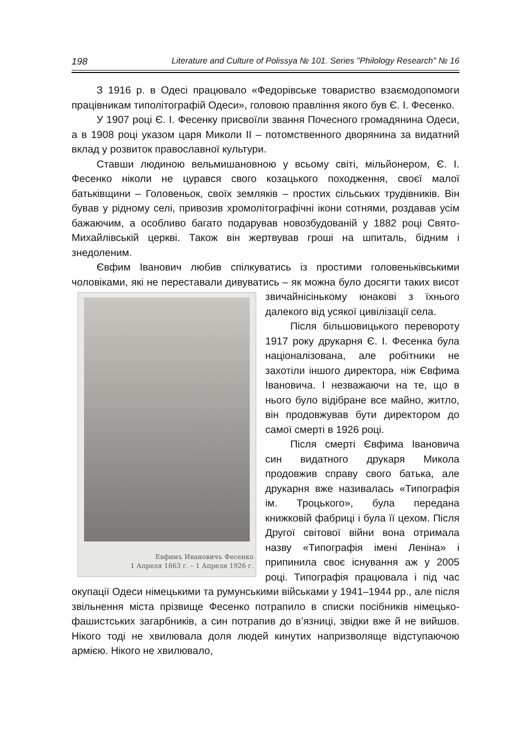198 Literature and Culture of Polissya № 101. Series "Philology Research" № 16
З 1916 р. в Одесі працювало «Федорівське товариство взаємодопомоги працівникам типолітографій Одеси», головою правління якого був Є. І. Фесенко.
У 1907 році Є. І. Фесенку присвоїли звання Почесного громадянина Одеси, а в 1908 році указом царя Миколи ІІ – потомственного дворянина за видатний вклад у розвиток православної культури.
Ставши людиною вельмишановною у всьому світі, мільйонером, Є. І. Фесенко ніколи не цурався свого козацького походження, своєї малої батьківщини – Головеньок, своїх земляків – простих сільських трудівників. Він бував у рідному селі, привозив хромолітографічні ікони сотнями, роздавав усім бажаючим, а особливо багато подарував новозбудованій у 1882 році Свято-Михайлівській церкві. Також він жертвував гроші на шпиталь, бідним і знедоленим.
Євфим Іванович любив спілкуватись із простими головеньківськими чоловіками, які не переставали дивуватись – як можна було Евфимъ Ивановичъ Фесенко
1 Апреля 1863 г. – 1 Апреля 1926 г. досягти таких висот звичайнісінькому юнакові з їхнього далекого від усякої цивілізації села.
Після більшовицького перевороту 1917 року друкарня Є. І. Фесенка була націоналізована, але робітники не захотіли іншого директора, ніж Євфима Івановича. І незважаючи на те, що в нього було відібране все майно, житло, він продовжував бути директором до самої смерті в 1926 році.
Після смерті Євфима Івановича син видатного друкаря Микола продовжив справу свого батька, але друкарня вже називалась «Типографія ім. Троцького», була передана книжковій фабриці і була її цехом. Після Другої світової війни вона отримала назву «Типографія імені Леніна» і припинила своє існування аж у 2005 році. Типографія працювала і під час окупації Одеси німецькими та румунськими військами у 1941–1944 рр., але після звільнення міста прізвище Фесенко потрапило в списки посібників німецько-фашистських загарбників, а син потрапив до в’язниці, звідки вже й не вийшов. Нікого тоді не хвилювала доля людей кинутих напризволяще відступаючою армією. Нікого не хвилювало,